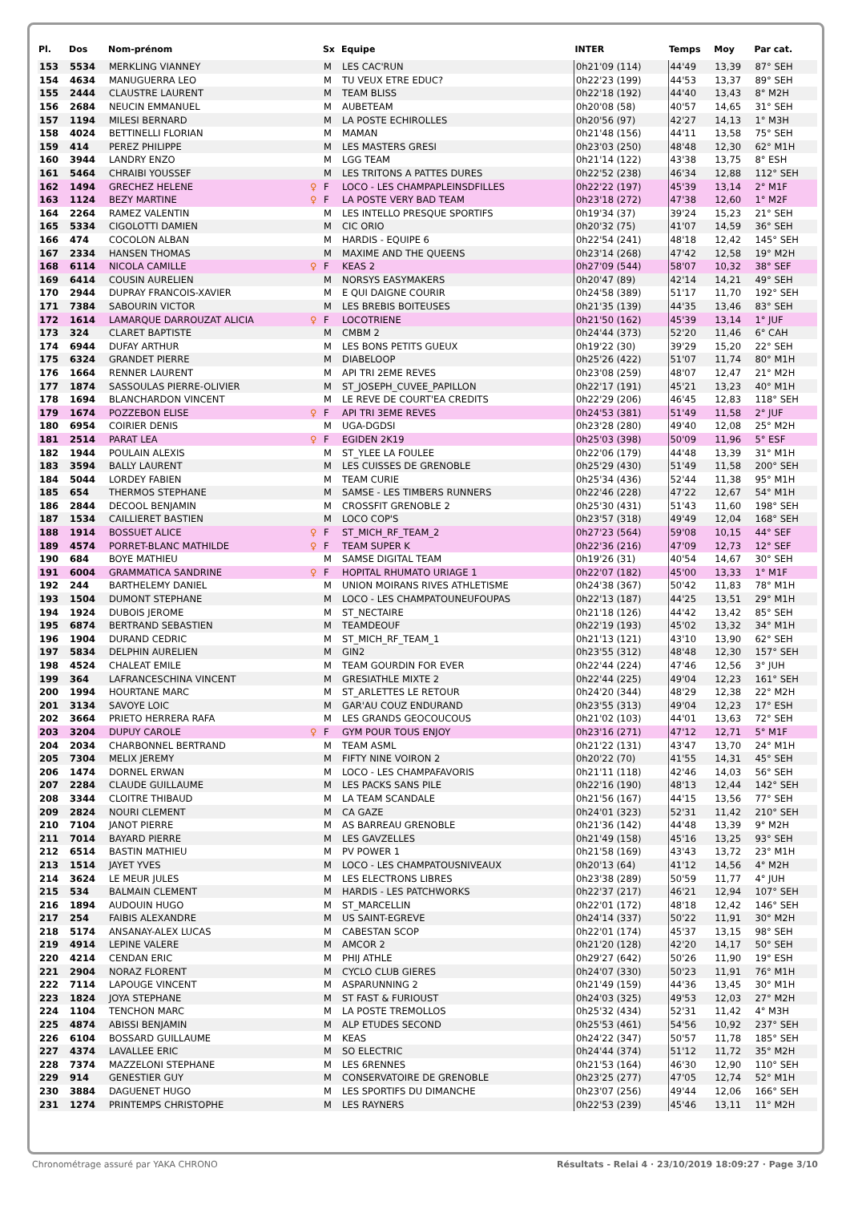| Pl. | Dos | Nom-prénom | | Sx | Equipe | INTER | Temps | Moy | Par cat. |
| --- | --- | --- | --- | --- | --- | --- | --- | --- | --- |
| 153 | 5534 | MERKLING VIANNEY | | M | LES CAC'RUN | 0h21'09 (114) | 44'49 | 13,39 | 87° SEH |
| 154 | 4634 | MANUGUERRA LEO | | M | TU VEUX ETRE EDUC? | 0h22'23 (199) | 44'53 | 13,37 | 89° SEH |
| 155 | 2444 | CLAUSTRE LAURENT | | M | TEAM BLISS | 0h22'18 (192) | 44'40 | 13,43 | 8° M2H |
| 156 | 2684 | NEUCIN EMMANUEL | | M | AUBETEAM | 0h20'08 (58) | 40'57 | 14,65 | 31° SEH |
| 157 | 1194 | MILESI BERNARD | | M | LA POSTE ECHIROLLES | 0h20'56 (97) | 42'27 | 14,13 | 1° M3H |
| 158 | 4024 | BETTINELLI FLORIAN | | M | MAMAN | 0h21'48 (156) | 44'11 | 13,58 | 75° SEH |
| 159 | 414 | PEREZ PHILIPPE | | M | LES MASTERS GRESI | 0h23'03 (250) | 48'48 | 12,30 | 62° M1H |
| 160 | 3944 | LANDRY ENZO | | M | LGG TEAM | 0h21'14 (122) | 43'38 | 13,75 | 8° ESH |
| 161 | 5464 | CHRAIBI YOUSSEF | | M | LES TRITONS A PATTES DURES | 0h22'52 (238) | 46'34 | 12,88 | 112° SEH |
| 162 | 1494 | GRECHEZ HELENE | ♀ | F | LOCO - LES CHAMPAPLEINSDFILLES | 0h22'22 (197) | 45'39 | 13,14 | 2° M1F |
| 163 | 1124 | BEZY MARTINE | ♀ | F | LA POSTE VERY BAD TEAM | 0h23'18 (272) | 47'38 | 12,60 | 1° M2F |
| 164 | 2264 | RAMEZ VALENTIN | | M | LES INTELLO PRESQUE SPORTIFS | 0h19'34 (37) | 39'24 | 15,23 | 21° SEH |
| 165 | 5334 | CIGOLOTTI DAMIEN | | M | CIC ORIO | 0h20'32 (75) | 41'07 | 14,59 | 36° SEH |
| 166 | 474 | COCOLON ALBAN | | M | HARDIS - EQUIPE 6 | 0h22'54 (241) | 48'18 | 12,42 | 145° SEH |
| 167 | 2334 | HANSEN THOMAS | | M | MAXIME AND THE QUEENS | 0h23'14 (268) | 47'42 | 12,58 | 19° M2H |
| 168 | 6114 | NICOLA CAMILLE | ♀ | F | KEAS 2 | 0h27'09 (544) | 58'07 | 10,32 | 38° SEF |
| 169 | 6414 | COUSIN AURELIEN | | M | NORSYS EASYMAKERS | 0h20'47 (89) | 42'14 | 14,21 | 49° SEH |
| 170 | 2944 | DUPRAY FRANCOIS-XAVIER | | M | E QUI DAIGNE COURIR | 0h24'58 (389) | 51'17 | 11,70 | 192° SEH |
| 171 | 7384 | SABOURIN VICTOR | | M | LES BREBIS BOITEUSES | 0h21'35 (139) | 44'35 | 13,46 | 83° SEH |
| 172 | 1614 | LAMARQUE DARROUZAT ALICIA | ♀ | F | LOCOTRIENE | 0h21'50 (162) | 45'39 | 13,14 | 1° JUF |
| 173 | 324 | CLARET BAPTISTE | | M | CMBM 2 | 0h24'44 (373) | 52'20 | 11,46 | 6° CAH |
| 174 | 6944 | DUFAY ARTHUR | | M | LES BONS PETITS GUEUX | 0h19'22 (30) | 39'29 | 15,20 | 22° SEH |
| 175 | 6324 | GRANDET PIERRE | | M | DIABELOOP | 0h25'26 (422) | 51'07 | 11,74 | 80° M1H |
| 176 | 1664 | RENNER LAURENT | | M | API TRI 2EME REVES | 0h23'08 (259) | 48'07 | 12,47 | 21° M2H |
| 177 | 1874 | SASSOULAS PIERRE-OLIVIER | | M | ST_JOSEPH_CUVEE_PAPILLON | 0h22'17 (191) | 45'21 | 13,23 | 40° M1H |
| 178 | 1694 | BLANCHARDON VINCENT | | M | LE REVE DE COURT'EA CREDITS | 0h22'29 (206) | 46'45 | 12,83 | 118° SEH |
| 179 | 1674 | POZZEBON ELISE | ♀ | F | API TRI 3EME REVES | 0h24'53 (381) | 51'49 | 11,58 | 2° JUF |
| 180 | 6954 | COIRIER DENIS | | M | UGA-DGDSI | 0h23'28 (280) | 49'40 | 12,08 | 25° M2H |
| 181 | 2514 | PARAT LEA | ♀ | F | EGIDEN 2K19 | 0h25'03 (398) | 50'09 | 11,96 | 5° ESF |
| 182 | 1944 | POULAIN ALEXIS | | M | ST_YLEE LA FOULEE | 0h22'06 (179) | 44'48 | 13,39 | 31° M1H |
| 183 | 3594 | BALLY LAURENT | | M | LES CUISSES DE GRENOBLE | 0h25'29 (430) | 51'49 | 11,58 | 200° SEH |
| 184 | 5044 | LORDEY FABIEN | | M | TEAM CURIE | 0h25'34 (436) | 52'44 | 11,38 | 95° M1H |
| 185 | 654 | THERMOS STEPHANE | | M | SAMSE - LES TIMBERS RUNNERS | 0h22'46 (228) | 47'22 | 12,67 | 54° M1H |
| 186 | 2844 | DECOOL BENJAMIN | | M | CROSSFIT GRENOBLE 2 | 0h25'30 (431) | 51'43 | 11,60 | 198° SEH |
| 187 | 1534 | CAILLIERET BASTIEN | | M | LOCO COP'S | 0h23'57 (318) | 49'49 | 12,04 | 168° SEH |
| 188 | 1914 | BOSSUET ALICE | ♀ | F | ST_MICH_RF_TEAM_2 | 0h27'23 (564) | 59'08 | 10,15 | 44° SEF |
| 189 | 4574 | PORRET-BLANC MATHILDE | ♀ | F | TEAM SUPER K | 0h22'36 (216) | 47'09 | 12,73 | 12° SEF |
| 190 | 684 | BOYE MATHIEU | | M | SAMSE DIGITAL TEAM | 0h19'26 (31) | 40'54 | 14,67 | 30° SEH |
| 191 | 6004 | GRAMMATICA SANDRINE | ♀ | F | HOPITAL RHUMATO URIAGE 1 | 0h22'07 (182) | 45'00 | 13,33 | 1° M1F |
| 192 | 244 | BARTHELEMY DANIEL | | M | UNION MOIRANS RIVES ATHLETISME | 0h24'38 (367) | 50'42 | 11,83 | 78° M1H |
| 193 | 1504 | DUMONT STEPHANE | | M | LOCO - LES CHAMPATOUNEUFOUPAS | 0h22'13 (187) | 44'25 | 13,51 | 29° M1H |
| 194 | 1924 | DUBOIS JEROME | | M | ST_NECTAIRE | 0h21'18 (126) | 44'42 | 13,42 | 85° SEH |
| 195 | 6874 | BERTRAND SEBASTIEN | | M | TEAMDEOUF | 0h22'19 (193) | 45'02 | 13,32 | 34° M1H |
| 196 | 1904 | DURAND CEDRIC | | M | ST_MICH_RF_TEAM_1 | 0h21'13 (121) | 43'10 | 13,90 | 62° SEH |
| 197 | 5834 | DELPHIN AURELIEN | | M | GIN2 | 0h23'55 (312) | 48'48 | 12,30 | 157° SEH |
| 198 | 4524 | CHALEAT EMILE | | M | TEAM GOURDIN FOR EVER | 0h22'44 (224) | 47'46 | 12,56 | 3° JUH |
| 199 | 364 | LAFRANCESCHINA VINCENT | | M | GRESIATHLE MIXTE 2 | 0h22'44 (225) | 49'04 | 12,23 | 161° SEH |
| 200 | 1994 | HOURTANE MARC | | M | ST_ARLETTES LE RETOUR | 0h24'20 (344) | 48'29 | 12,38 | 22° M2H |
| 201 | 3134 | SAVOYE LOIC | | M | GAR'AU COUZ ENDURAND | 0h23'55 (313) | 49'04 | 12,23 | 17° ESH |
| 202 | 3664 | PRIETO HERRERA RAFA | | M | LES GRANDS GEOCOUCOUS | 0h21'02 (103) | 44'01 | 13,63 | 72° SEH |
| 203 | 3204 | DUPUY CAROLE | ♀ | F | GYM POUR TOUS ENJOY | 0h23'16 (271) | 47'12 | 12,71 | 5° M1F |
| 204 | 2034 | CHARBONNEL BERTRAND | | M | TEAM ASML | 0h21'22 (131) | 43'47 | 13,70 | 24° M1H |
| 205 | 7304 | MELIX JEREMY | | M | FIFTY NINE VOIRON 2 | 0h20'22 (70) | 41'55 | 14,31 | 45° SEH |
| 206 | 1474 | DORNEL ERWAN | | M | LOCO - LES CHAMPAFAVORIS | 0h21'11 (118) | 42'46 | 14,03 | 56° SEH |
| 207 | 2284 | CLAUDE GUILLAUME | | M | LES PACKS SANS PILE | 0h22'16 (190) | 48'13 | 12,44 | 142° SEH |
| 208 | 3344 | CLOITRE THIBAUD | | M | LA TEAM SCANDALE | 0h21'56 (167) | 44'15 | 13,56 | 77° SEH |
| 209 | 2824 | NOURI CLEMENT | | M | CA GAZE | 0h24'01 (323) | 52'31 | 11,42 | 210° SEH |
| 210 | 7104 | JANOT PIERRE | | M | AS BARREAU GRENOBLE | 0h21'36 (142) | 44'48 | 13,39 | 9° M2H |
| 211 | 7014 | BAYARD PIERRE | | M | LES GAVZELLES | 0h21'49 (158) | 45'16 | 13,25 | 93° SEH |
| 212 | 6514 | BASTIN MATHIEU | | M | PV POWER 1 | 0h21'58 (169) | 43'43 | 13,72 | 23° M1H |
| 213 | 1514 | JAYET YVES | | M | LOCO - LES CHAMPATOUSNIVEAUX | 0h20'13 (64) | 41'12 | 14,56 | 4° M2H |
| 214 | 3624 | LE MEUR JULES | | M | LES ELECTRONS LIBRES | 0h23'38 (289) | 50'59 | 11,77 | 4° JUH |
| 215 | 534 | BALMAIN CLEMENT | | M | HARDIS - LES PATCHWORKS | 0h22'37 (217) | 46'21 | 12,94 | 107° SEH |
| 216 | 1894 | AUDOUIN HUGO | | M | ST_MARCELLIN | 0h22'01 (172) | 48'18 | 12,42 | 146° SEH |
| 217 | 254 | FAIBIS ALEXANDRE | | M | US SAINT-EGREVE | 0h24'14 (337) | 50'22 | 11,91 | 30° M2H |
| 218 | 5174 | ANSANAY-ALEX LUCAS | | M | CABESTAN SCOP | 0h22'01 (174) | 45'37 | 13,15 | 98° SEH |
| 219 | 4914 | LEPINE VALERE | | M | AMCOR 2 | 0h21'20 (128) | 42'20 | 14,17 | 50° SEH |
| 220 | 4214 | CENDAN ERIC | | M | PHIJ ATHLE | 0h29'27 (642) | 50'26 | 11,90 | 19° ESH |
| 221 | 2904 | NORAZ FLORENT | | M | CYCLO CLUB GIERES | 0h24'07 (330) | 50'23 | 11,91 | 76° M1H |
| 222 | 7114 | LAPOUGE VINCENT | | M | ASPARUNNING 2 | 0h21'49 (159) | 44'36 | 13,45 | 30° M1H |
| 223 | 1824 | JOYA STEPHANE | | M | ST FAST & FURIOUST | 0h24'03 (325) | 49'53 | 12,03 | 27° M2H |
| 224 | 1104 | TENCHON MARC | | M | LA POSTE TREMOLLOS | 0h25'32 (434) | 52'31 | 11,42 | 4° M3H |
| 225 | 4874 | ABISSI BENJAMIN | | M | ALP ETUDES SECOND | 0h25'53 (461) | 54'56 | 10,92 | 237° SEH |
| 226 | 6104 | BOSSARD GUILLAUME | | M | KEAS | 0h24'22 (347) | 50'57 | 11,78 | 185° SEH |
| 227 | 4374 | LAVALLEE ERIC | | M | SO ELECTRIC | 0h24'44 (374) | 51'12 | 11,72 | 35° M2H |
| 228 | 7374 | MAZZELONI STEPHANE | | M | LES 6RENNES | 0h21'53 (164) | 46'30 | 12,90 | 110° SEH |
| 229 | 914 | GENESTIER GUY | | M | CONSERVATOIRE DE GRENOBLE | 0h23'25 (277) | 47'05 | 12,74 | 52° M1H |
| 230 | 3884 | DAGUENET HUGO | | M | LES SPORTIFS DU DIMANCHE | 0h23'07 (256) | 49'44 | 12,06 | 166° SEH |
| 231 | 1274 | PRINTEMPS CHRISTOPHE | | M | LES RAYNERS | 0h22'53 (239) | 45'46 | 13,11 | 11° M2H |
Chronométrage assuré par YAKA CHRONO Résultats - Relai 4 · 23/10/2019 18:09:27 · Page 3/10